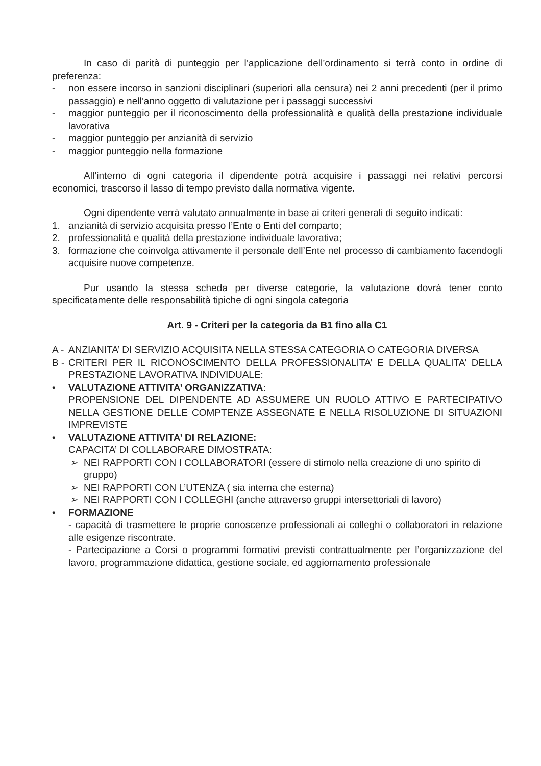In caso di parità di punteggio per l’applicazione dell’ordinamento si terrà conto in ordine di preferenza:
- non essere incorso in sanzioni disciplinari (superiori alla censura) nei 2 anni precedenti (per il primo passaggio) e nell’anno oggetto di valutazione per i passaggi successivi
- maggior punteggio per il riconoscimento della professionalità e qualità della prestazione individuale lavorativa
- maggior punteggio per anzianità di servizio
- maggior punteggio nella formazione
All’interno di ogni categoria il dipendente potrà acquisire i passaggi nei relativi percorsi economici, trascorso il lasso di tempo previsto dalla normativa vigente.
Ogni dipendente verrà valutato annualmente in base ai criteri generali di seguito indicati:
1. anzianità di servizio acquisita presso l’Ente o Enti del comparto;
2. professionalità e qualità della prestazione individuale lavorativa;
3. formazione che coinvolga attivamente il personale dell’Ente nel processo di cambiamento facendogli acquisire nuove competenze.
Pur usando la stessa scheda per diverse categorie, la valutazione dovrà tener conto specificatamente delle responsabilità tipiche di ogni singola categoria
Art. 9 - Criteri per la categoria da B1 fino alla C1
A - ANZIANITA’ DI SERVIZIO ACQUISITA NELLA STESSA CATEGORIA O CATEGORIA DIVERSA
B - CRITERI PER IL RICONOSCIMENTO DELLA PROFESSIONALITA’ E DELLA QUALITA’ DELLA PRESTAZIONE LAVORATIVA INDIVIDUALE:
• VALUTAZIONE ATTIVITA’ ORGANIZZATIVA:
PROPENSIONE DEL DIPENDENTE AD ASSUMERE UN RUOLO ATTIVO E PARTECIPATIVO NELLA GESTIONE DELLE COMPTENZE ASSEGNATE E NELLA RISOLUZIONE DI SITUAZIONI IMPREVISTE
• VALUTAZIONE ATTIVITA’ DI RELAZIONE:
CAPACITA’ DI COLLABORARE DIMOSTRATA:
➢ NEI RAPPORTI CON I COLLABORATORI (essere di stimolo nella creazione di uno spirito di gruppo)
➢ NEI RAPPORTI CON L’UTENZA ( sia interna che esterna)
➢ NEI RAPPORTI CON I COLLEGHI (anche attraverso gruppi intersettoriali di lavoro)
• FORMAZIONE
- capacità di trasmettere le proprie conoscenze professionali ai colleghi o collaboratori in relazione alle esigenze riscontrate.
- Partecipazione a Corsi o programmi formativi previsti contrattualmente per l’organizzazione del lavoro, programmazione didattica, gestione sociale, ed aggiornamento professionale